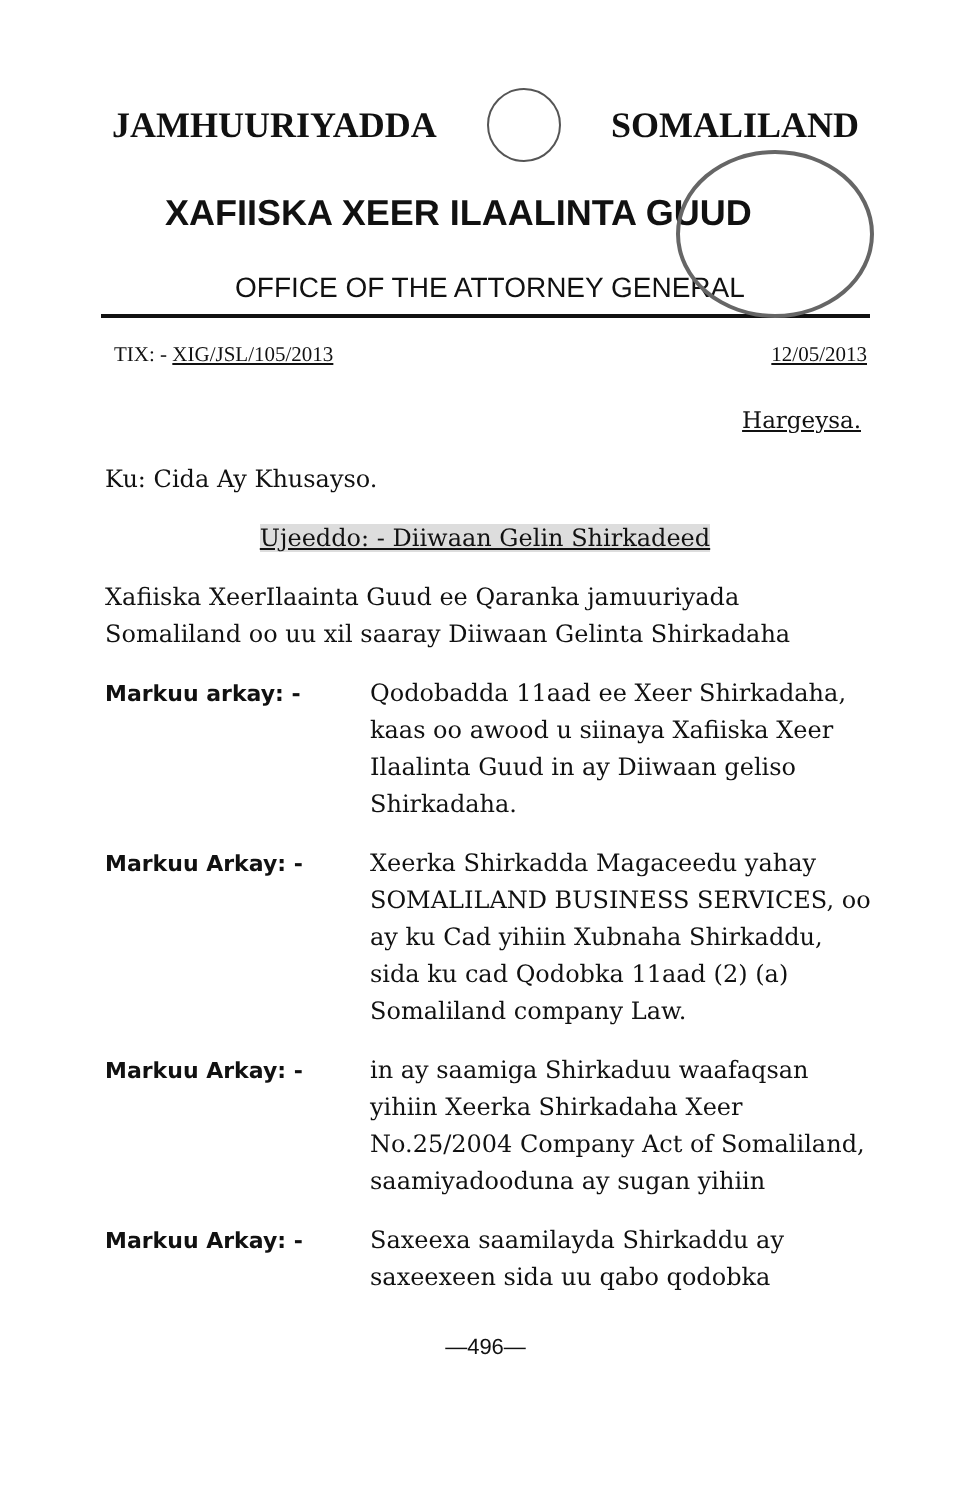JAMHUURIYADDA SOMALILAND
XAFIISKA XEER ILAALINTA GUUD
OFFICE OF THE ATTORNEY GENERAL
TIX: - XIG/JSL/105/2013 12/05/2013
Hargeysa.
Ku: Cida Ay Khusayso.
Ujeeddo: - Diiwaan Gelin Shirkadeed
Xafiiska XeerIlaainta Guud ee Qaranka jamuuriyada Somaliland oo uu xil saaray Diiwaan Gelinta Shirkadaha
Markuu arkay: - Qodobadda 11aad ee Xeer Shirkadaha, kaas oo awood u siinaya Xafiiska Xeer Ilaalinta Guud in ay Diiwaan geliso Shirkadaha.
Markuu Arkay: - Xeerka Shirkadda Magaceedu yahay SOMALILAND BUSINESS SERVICES, oo ay ku Cad yihiin Xubnaha Shirkaddu, sida ku cad Qodobka 11aad (2) (a) Somaliland company Law.
Markuu Arkay: - in ay saamiga Shirkaduu waafaqsan yihiin Xeerka Shirkadaha Xeer No.25/2004 Company Act of Somaliland, saamiyadooduna ay sugan yihiin
Markuu Arkay: - Saxeexa saamilayda Shirkaddu ay saxeexeen sida uu qabo qodobka
—496—